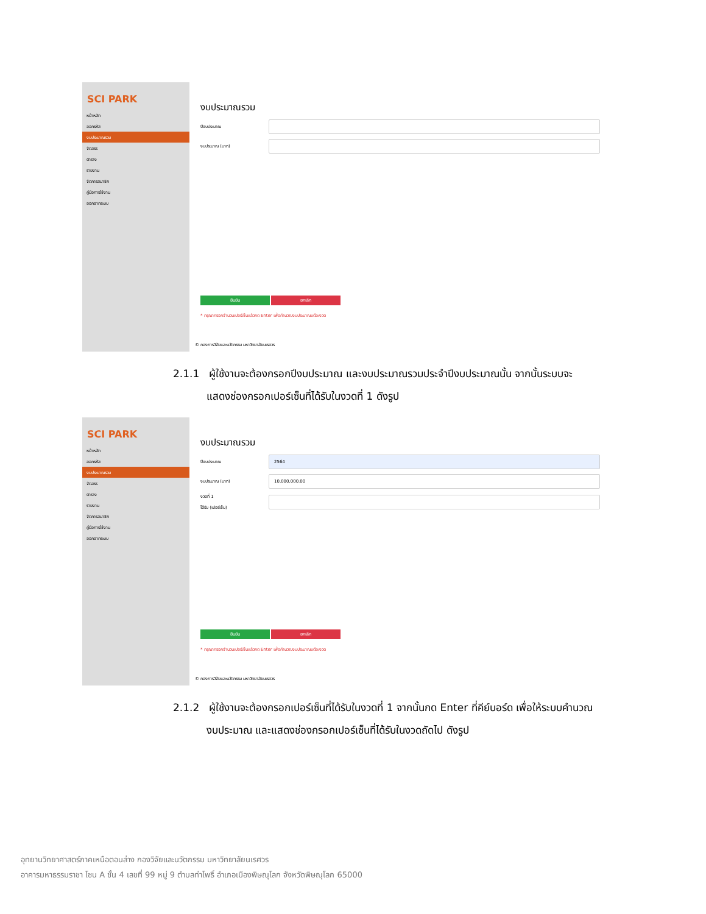SCI PARK
หน้าหลัก
ออกรหัส
งบประมาณรวม
จัดสรร
ตาราง
รายงาน
จัดการสมาชิก
คู่มือการใช้งาน
ออกจากระบบ
งบประมาณรวม
ปีงบประมาณ
งบประมาณ (บาท)
ยืนยัน ยกเลิก
* กรุณากรอกจำนวนเปอร์เซ็นแล้วกด Enter เพื่อคำนวณงบประมาณแต่ละงวด
© กองการวิจัยและนวัตกรรม มหาวิทยาลัยนเรศวร
2.1.1 ผู้ใช้งานจะต้องกรอกปีงบประมาณ และงบประมาณรวมประจำปีงบประมาณนั้น จากนั้นระบบจะ
แสดงช่องกรอกเปอร์เซ็นที่ได้รับในงวดที่ 1 ดังรูป
SCI PARK
หน้าหลัก
ออกรหัส
งบประมาณรวม
จัดสรร
ตาราง
รายงาน
จัดการสมาชิก
คู่มือการใช้งาน
ออกจากระบบ
งบประมาณรวม
ปีงบประมาณ 2564
งบประมาณ (บาท) 10,000,000.00
งวดที่ 1
ได้รับ (เปอร์เซ็น)
ยืนยัน ยกเลิก
* กรุณากรอกจำนวนเปอร์เซ็นแล้วกด Enter เพื่อคำนวณงบประมาณแต่ละงวด
© กองการวิจัยและนวัตกรรม มหาวิทยาลัยนเรศวร
2.1.2 ผู้ใช้งานจะต้องกรอกเปอร์เซ็นที่ได้รับในงวดที่ 1 จากนั้นกด Enter ที่คีย์บอร์ด เพื่อให้ระบบคำนวณ
งบประมาณ และแสดงช่องกรอกเปอร์เซ็นที่ได้รับในงวดถัดไป ดังรูป
อุทยานวิทยาศาสตร์ภาคเหนือตอนล่าง กองวิจัยและนวัตกรรม มหาวิทยาลัยนเรศวร
อาคารมหาธรรมราชา โซน A ชั้น 4 เลขที่ 99 หมู่ 9 ตำบลท่าโพธิ์ อำเภอเมืองพิษณุโลก จังหวัดพิษณุโลก 65000